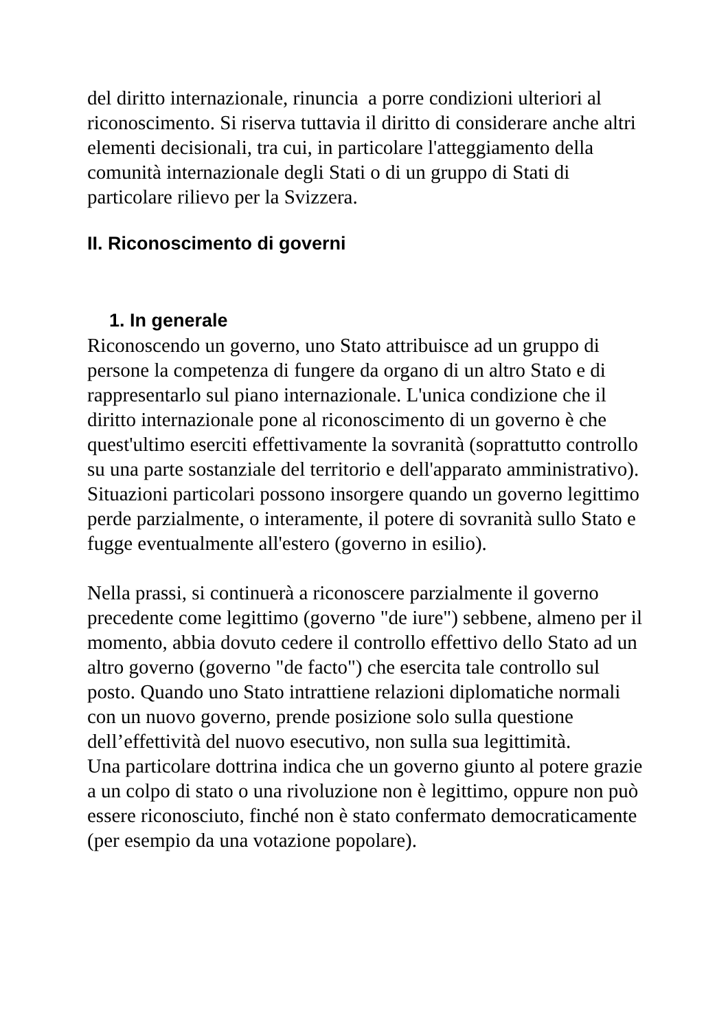del diritto internazionale, rinuncia a porre condizioni ulteriori al riconoscimento. Si riserva tuttavia il diritto di considerare anche altri elementi decisionali, tra cui, in particolare l'atteggiamento della comunità internazionale degli Stati o di un gruppo di Stati di particolare rilievo per la Svizzera.
II. Riconoscimento di governi
1. In generale
Riconoscendo un governo, uno Stato attribuisce ad un gruppo di persone la competenza di fungere da organo di un altro Stato e di rappresentarlo sul piano internazionale. L'unica condizione che il diritto internazionale pone al riconoscimento di un governo è che quest'ultimo eserciti effettivamente la sovranità (soprattutto controllo su una parte sostanziale del territorio e dell'apparato amministrativo). Situazioni particolari possono insorgere quando un governo legittimo perde parzialmente, o interamente, il potere di sovranità sullo Stato e fugge eventualmente all'estero (governo in esilio).
Nella prassi, si continuerà a riconoscere parzialmente il governo precedente come legittimo (governo "de iure") sebbene, almeno per il momento, abbia dovuto cedere il controllo effettivo dello Stato ad un altro governo (governo "de facto") che esercita tale controllo sul posto. Quando uno Stato intrattiene relazioni diplomatiche normali con un nuovo governo, prende posizione solo sulla questione dell’effettività del nuovo esecutivo, non sulla sua legittimità.
Una particolare dottrina indica che un governo giunto al potere grazie a un colpo di stato o una rivoluzione non è legittimo, oppure non può essere riconosciuto, finché non è stato confermato democraticamente (per esempio da una votazione popolare).